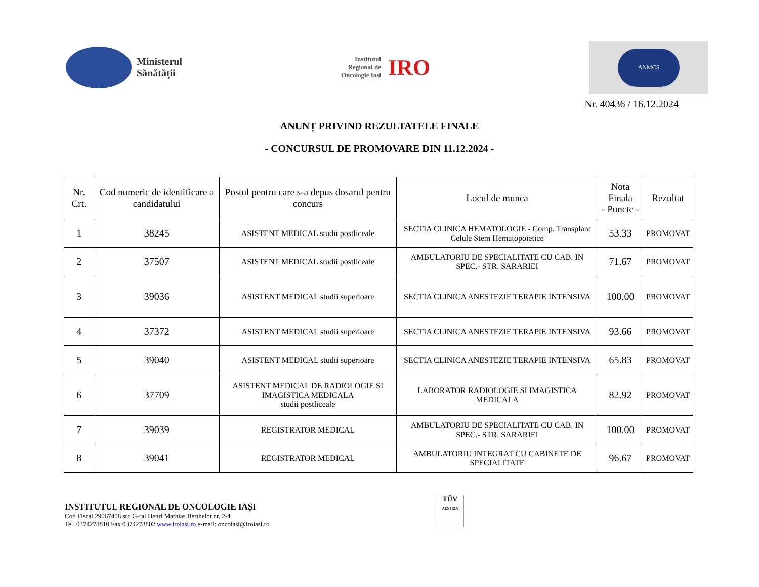Ministerul
Sănătății
Institutul
Regional de
Oncologie Iasi
IRO
ANMCS
Nr. 40436 / 16.12.2024
ANUNȚ PRIVIND REZULTATELE FINALE
- CONCURSUL DE PROMOVARE DIN 11.12.2024 -
| Nr. Crt. | Cod numeric de identificare a candidatului | Postul pentru care s-a depus dosarul pentru concurs | Locul de munca | Nota Finala - Puncte - | Rezultat |
| --- | --- | --- | --- | --- | --- |
| 1 | 38245 | ASISTENT MEDICAL studii postliceale | SECTIA CLINICA HEMATOLOGIE - Comp. Transplant Celule Stem Hematopoietice | 53.33 | PROMOVAT |
| 2 | 37507 | ASISTENT MEDICAL studii postliceale | AMBULATORIU DE SPECIALITATE CU CAB. IN SPEC.- STR. SARARIEI | 71.67 | PROMOVAT |
| 3 | 39036 | ASISTENT MEDICAL studii superioare | SECTIA CLINICA ANESTEZIE TERAPIE INTENSIVA | 100.00 | PROMOVAT |
| 4 | 37372 | ASISTENT MEDICAL studii superioare | SECTIA CLINICA ANESTEZIE TERAPIE INTENSIVA | 93.66 | PROMOVAT |
| 5 | 39040 | ASISTENT MEDICAL studii superioare | SECTIA CLINICA ANESTEZIE TERAPIE INTENSIVA | 65.83 | PROMOVAT |
| 6 | 37709 | ASISTENT MEDICAL DE RADIOLOGIE SI IMAGISTICA MEDICALA studii postliceale | LABORATOR RADIOLOGIE SI IMAGISTICA MEDICALA | 82.92 | PROMOVAT |
| 7 | 39039 | REGISTRATOR MEDICAL | AMBULATORIU DE SPECIALITATE CU CAB. IN SPEC.- STR. SARARIEI | 100.00 | PROMOVAT |
| 8 | 39041 | REGISTRATOR MEDICAL | AMBULATORIU INTEGRAT CU CABINETE DE SPECIALITATE | 96.67 | PROMOVAT |
INSTITUTUL REGIONAL DE ONCOLOGIE IAȘI
Cod Fiscal 29067408 str. G-ral Henri Mathias Berthelot nr. 2-4
Tel. 0374278810 Fax 0374278802 www.iroiasi.ro e-mail: oncoiasi@iroiasi.ro
TÜV
AUSTRIA